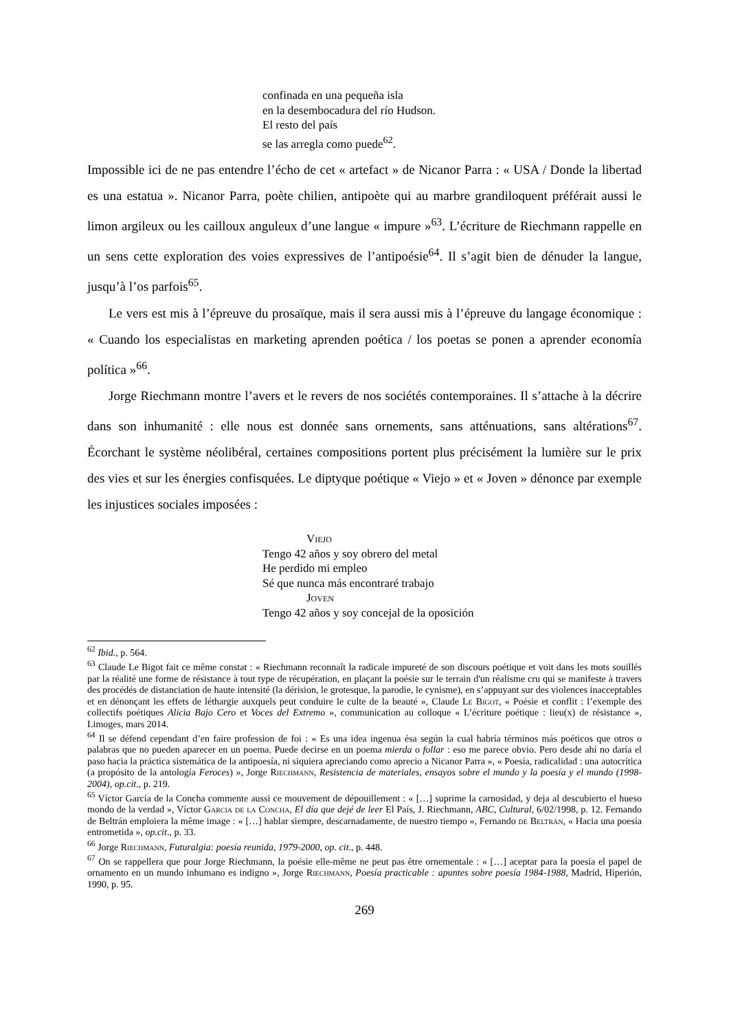confinada en una pequeña isla
en la desembocadura del río Hudson.
El resto del país
se las arregla como puede<sup>62</sup>.
Impossible ici de ne pas entendre l’écho de cet « artefact » de Nicanor Parra : « USA / Donde la libertad es una estatua ». Nicanor Parra, poète chilien, antipoète qui au marbre grandiloquent préférait aussi le limon argileux ou les cailloux anguleux d’une langue « impure »<sup>63</sup>. L’écriture de Riechmann rappelle en un sens cette exploration des voies expressives de l’antipoésie<sup>64</sup>. Il s’agit bien de dénuder la langue, jusqu’à l’os parfois<sup>65</sup>.
Le vers est mis à l’épreuve du prosaïque, mais il sera aussi mis à l’épreuve du langage économique : « Cuando los especialistas en marketing aprenden poética / los poetas se ponen a aprender economía política »<sup>66</sup>.
Jorge Riechmann montre l’avers et le revers de nos sociétés contemporaines. Il s’attache à la décrire dans son inhumanité : elle nous est donnée sans ornements, sans atténuations, sans altérations<sup>67</sup>. Écorchant le système néolibéral, certaines compositions portent plus précisément la lumière sur le prix des vies et sur les énergies confisquées. Le diptyque poétique « Viejo » et « Joven » dénonce par exemple les injustices sociales imposées :
Viejo
Tengo 42 años y soy obrero del metal
He perdido mi empleo
Sé que nunca más encontraré trabajo
Joven
Tengo 42 años y soy concejal de la oposición
<sup>62</sup> Ibid., p. 564.
<sup>63</sup> Claude Le Bigot fait ce même constat : « Riechmann reconnaît la radicale impureté de son discours poétique et voit dans les mots souillés par la réalité une forme de résistance à tout type de récupération, en plaçant la poésie sur le terrain d'un réalisme cru qui se manifeste à travers des procédés de distanciation de haute intensité (la dérision, le grotesque, la parodie, le cynisme), en s’appuyant sur des violences inacceptables et en dénonçant les effets de léthargie auxquels peut conduire le culte de la beauté », Claude Le Bigot, « Poésie et conflit : l’exemple des collectifs poétiques Alicia Bajo Cero et Voces del Extremo », communication au colloque « L’écriture poétique : lieu(x) de résistance », Limoges, mars 2014.
<sup>64</sup> Il se défend cependant d’en faire profession de foi : « Es una idea ingenua ésa según la cual habría términos más poéticos que otros o palabras que no pueden aparecer en un poema. Puede decirse en un poema mierda o follar : eso me parece obvio. Pero desde ahí no daría el paso hacia la práctica sistemática de la antipoesía, ni siquiera apreciando como aprecio a Nicanor Parra », « Poesía, radicalidad : una autocrítica (a propósito de la antología Feroces) », Jorge Riechmann, Resistencia de materiales, ensayos sobre el mundo y la poesía y el mundo (1998-2004), op.cit., p. 219.
<sup>65</sup> Víctor García de la Concha commente aussi ce mouvement de dépouillement : « […] suprime la carnosidad, y deja al descubierto el hueso mondo de la verdad », Víctor Garcia de la Concha, El día que dejé de leer El País, J. Riechmann, ABC, Cultural, 6/02/1998, p. 12. Fernando de Beltrán emploiera la même image : « […] hablar siempre, descarnadamente, de nuestro tiempo », Fernando de Beltrán, « Hacia una poesía entrometida », op.cit., p. 33.
<sup>66</sup> Jorge Riechmann, Futuralgia: poesía reunida, 1979-2000, op. cit., p. 448.
<sup>67</sup> On se rappellera que pour Jorge Riechmann, la poésie elle-même ne peut pas être ornementale : « […] aceptar para la poesía el papel de ornamento en un mundo inhumano es indigno », Jorge Riechmann, Poesía practicable : apuntes sobre poesía 1984-1988, Madrid, Hiperión, 1990, p. 95.
269